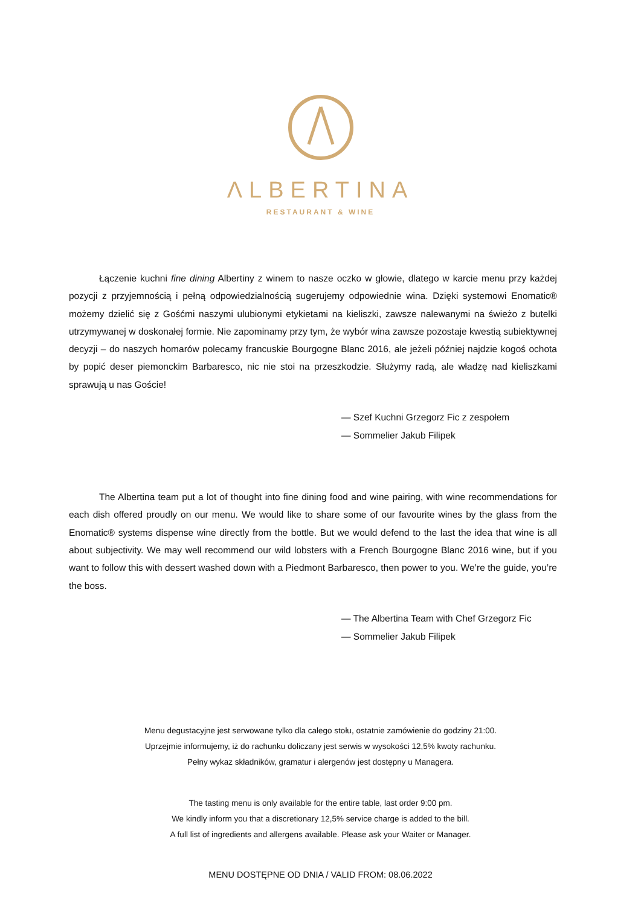ΛLBERTINA
RESTAURANT & WINE
Łączenie kuchni fine dining Albertiny z winem to nasze oczko w głowie, dlatego w karcie menu przy każdej pozycji z przyjemnością i pełną odpowiedzialnością sugerujemy odpowiednie wina. Dzięki systemowi Enomatic® możemy dzielić się z Gośćmi naszymi ulubionymi etykietami na kieliszki, zawsze nalewanymi na świeżo z butelki utrzymywanej w doskonałej formie. Nie zapominamy przy tym, że wybór wina zawsze pozostaje kwestią subiektywnej decyzji – do naszych homarów polecamy francuskie Bourgogne Blanc 2016, ale jeżeli później najdzie kogoś ochota by popić deser piemonckim Barbaresco, nic nie stoi na przeszkodzie. Służymy radą, ale władzę nad kieliszkami sprawują u nas Goście!
— Szef Kuchni Grzegorz Fic z zespołem
— Sommelier Jakub Filipek
The Albertina team put a lot of thought into fine dining food and wine pairing, with wine recommendations for each dish offered proudly on our menu. We would like to share some of our favourite wines by the glass from the Enomatic® systems dispense wine directly from the bottle. But we would defend to the last the idea that wine is all about subjectivity. We may well recommend our wild lobsters with a French Bourgogne Blanc 2016 wine, but if you want to follow this with dessert washed down with a Piedmont Barbaresco, then power to you. We’re the guide, you’re the boss.
— The Albertina Team with Chef Grzegorz Fic
— Sommelier Jakub Filipek
Menu degustacyjne jest serwowane tylko dla całego stołu, ostatnie zamówienie do godziny 21:00.
Uprzejmie informujemy, iż do rachunku doliczany jest serwis w wysokości 12,5% kwoty rachunku.
Pełny wykaz składników, gramatur i alergenów jest dostępny u Managera.
The tasting menu is only available for the entire table, last order 9:00 pm.
We kindly inform you that a discretionary 12,5% service charge is added to the bill.
A full list of ingredients and allergens available. Please ask your Waiter or Manager.
MENU DOSTĘPNE OD DNIA / VALID FROM: 08.06.2022